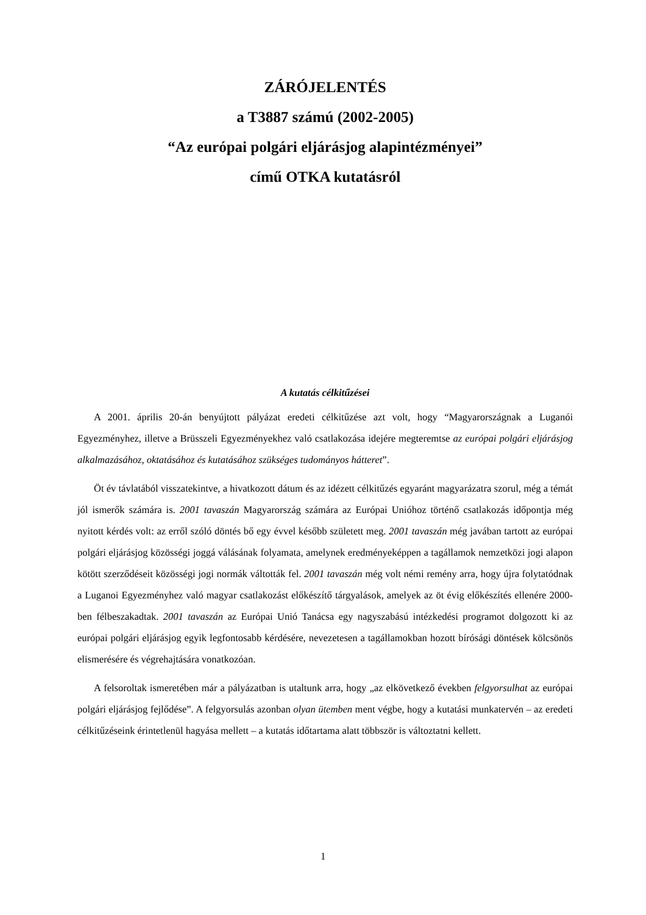ZÁRÓJELENTÉS
a T3887 számú (2002-2005)
“Az európai polgári eljárásjog alapintézményei”
című OTKA kutatásról
A kutatás célkitűzései
A 2001. április 20-án benyújtott pályázat eredeti célkitűzése azt volt, hogy “Magyarországnak a Luganói Egyezményhez, illetve a Brüsszeli Egyezményekhez való csatlakozása idejére megteremtse az európai polgári eljárásjog alkalmazásához, oktatásához és kutatásához szükséges tudományos hátteret”.
Öt év távlatából visszatekintve, a hivatkozott dátum és az idézett célkitűzés egyaránt magyarázatra szorul, még a témát jól ismerők számára is. 2001 tavaszán Magyarország számára az Európai Unióhoz történő csatlakozás időpontja még nyitott kérdés volt: az erről szóló döntés bő egy évvel később született meg. 2001 tavaszán még javában tartott az európai polgári eljárásjog közösségi joggá válásának folyamata, amelynek eredményeképpen a tagállamok nemzetközi jogi alapon kötött szerződéseit közösségi jogi normák váltották fel. 2001 tavaszán még volt némi remény arra, hogy újra folytatódnak a Luganoi Egyezményhez való magyar csatlakozást előkészítő tárgyalások, amelyek az öt évig előkészítés ellenére 2000-ben félbeszakadtak. 2001 tavaszán az Európai Unió Tanácsa egy nagyszabású intézkedési programot dolgozott ki az európai polgári eljárásjog egyik legfontosabb kérdésére, nevezetesen a tagállamokban hozott bírósági döntések kölcsönös elismerésére és végrehajtására vonatkozóan.
A felsoroltak ismeretében már a pályázatban is utaltunk arra, hogy „az elkövetkező években felgyorsulhat az európai polgári eljárásjog fejlődése”. A felgyorsulás azonban olyan ütemben ment végbe, hogy a kutatási munkatervén – az eredeti célkitűzéseink érintetlenül hagyása mellett – a kutatás időtartama alatt többször is változtatni kellett.
1